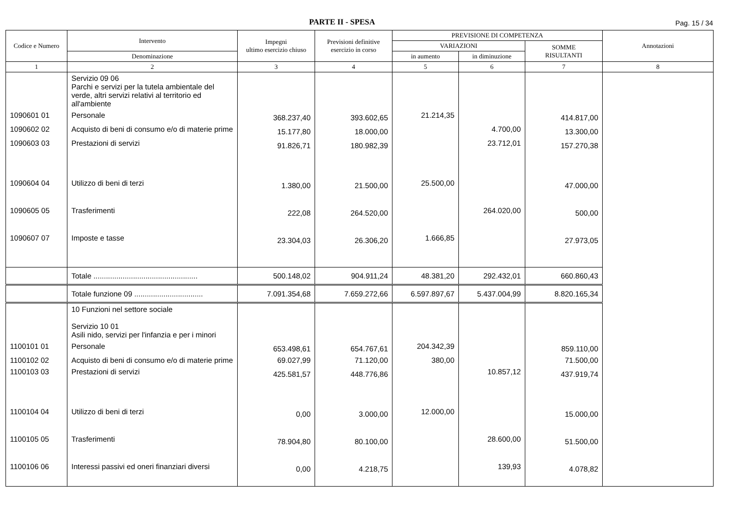PARTE II - SPESA Pag. 15 / 34
| Codice e Numero | Intervento | Impegni ultimo esercizio chiuso | Previsioni definitive esercizio in corso | PREVISIONE DI COMPETENZA | | | Annotazioni |
| --- | --- | --- | --- | --- | --- | --- | --- |
| | | | | VARIAZIONI | | SOMME RISULTANTI | |
| | Denominazione | | | in aumento | in diminuzione | | |
| 1 | 2 | 3 | 4 | 5 | 6 | 7 | 8 |
| | Servizio 09 06 Parchi e servizi per la tutela ambientale del verde, altri servizi relativi al territorio ed all'ambiente | | | | | | |
| 1090601 01 | Personale | 368.237,40 | 393.602,65 | 21.214,35 | | 414.817,00 | |
| 1090602 02 | Acquisto di beni di consumo e/o di materie prime | 15.177,80 | 18.000,00 | | 4.700,00 | 13.300,00 | |
| 1090603 03 | Prestazioni di servizi | 91.826,71 | 180.982,39 | | 23.712,01 | 157.270,38 | |
| 1090604 04 | Utilizzo di beni di terzi | 1.380,00 | 21.500,00 | 25.500,00 | | 47.000,00 | |
| 1090605 05 | Trasferimenti | 222,08 | 264.520,00 | | 264.020,00 | 500,00 | |
| 1090607 07 | Imposte e tasse | 23.304,03 | 26.306,20 | 1.666,85 | | 27.973,05 | |
| | Totale .................................................. | 500.148,02 | 904.911,24 | 48.381,20 | 292.432,01 | 660.860,43 | |
| | Totale funzione 09 ................................. | 7.091.354,68 | 7.659.272,66 | 6.597.897,67 | 5.437.004,99 | 8.820.165,34 | |
| | 10 Funzioni nel settore sociale Servizio 10 01 Asili nido, servizi per l'infanzia e per i minori | | | | | | |
| 1100101 01 | Personale | 653.498,61 | 654.767,61 | 204.342,39 | | 859.110,00 | |
| 1100102 02 | Acquisto di beni di consumo e/o di materie prime | 69.027,99 | 71.120,00 | 380,00 | | 71.500,00 | |
| 1100103 03 | Prestazioni di servizi | 425.581,57 | 448.776,86 | | 10.857,12 | 437.919,74 | |
| 1100104 04 | Utilizzo di beni di terzi | 0,00 | 3.000,00 | 12.000,00 | | 15.000,00 | |
| 1100105 05 | Trasferimenti | 78.904,80 | 80.100,00 | | 28.600,00 | 51.500,00 | |
| 1100106 06 | Interessi passivi ed oneri finanziari diversi | 0,00 | 4.218,75 | | 139,93 | 4.078,82 | |